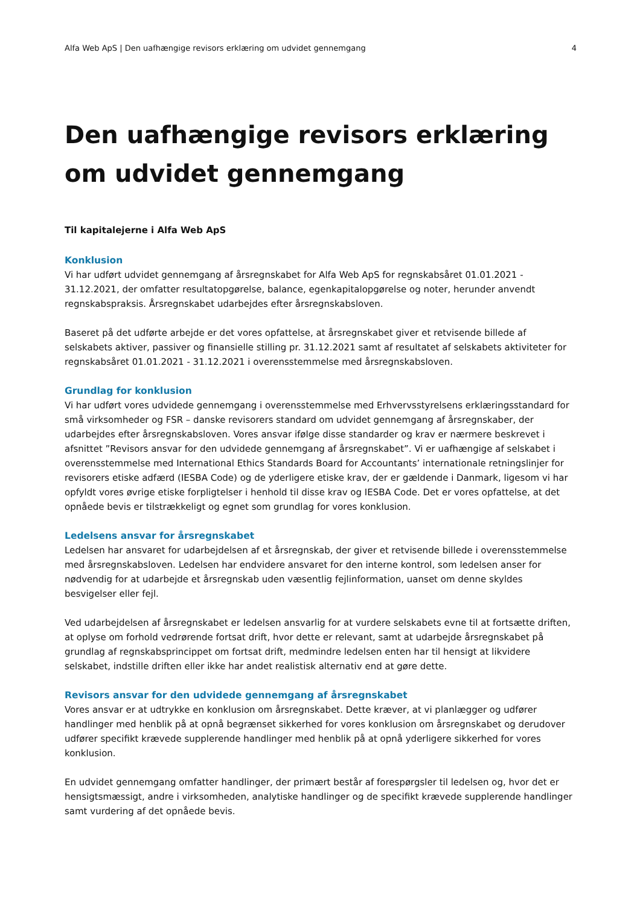Alfa Web ApS | Den uafhængige revisors erklæring om udvidet gennemgang 4
Den uafhængige revisors erklæring om udvidet gennemgang
Til kapitalejerne i Alfa Web ApS
Konklusion
Vi har udført udvidet gennemgang af årsregnskabet for Alfa Web ApS for regnskabsåret 01.01.2021 - 31.12.2021, der omfatter resultatopgørelse, balance, egenkapitalopgørelse og noter, herunder anvendt regnskabspraksis. Årsregnskabet udarbejdes efter årsregnskabsloven.
Baseret på det udførte arbejde er det vores opfattelse, at årsregnskabet giver et retvisende billede af selskabets aktiver, passiver og finansielle stilling pr. 31.12.2021 samt af resultatet af selskabets aktiviteter for regnskabsåret 01.01.2021 - 31.12.2021 i overensstemmelse med årsregnskabsloven.
Grundlag for konklusion
Vi har udført vores udvidede gennemgang i overensstemmelse med Erhvervsstyrelsens erklæringsstandard for små virksomheder og FSR – danske revisorers standard om udvidet gennemgang af årsregnskaber, der udarbejdes efter årsregnskabsloven. Vores ansvar ifølge disse standarder og krav er nærmere beskrevet i afsnittet ”Revisors ansvar for den udvidede gennemgang af årsregnskabet”. Vi er uafhængige af selskabet i overensstemmelse med International Ethics Standards Board for Accountants’ internationale retningslinjer for revisorers etiske adfærd (IESBA Code) og de yderligere etiske krav, der er gældende i Danmark, ligesom vi har opfyldt vores øvrige etiske forpligtelser i henhold til disse krav og IESBA Code. Det er vores opfattelse, at det opnåede bevis er tilstrækkeligt og egnet som grundlag for vores konklusion.
Ledelsens ansvar for årsregnskabet
Ledelsen har ansvaret for udarbejdelsen af et årsregnskab, der giver et retvisende billede i overensstemmelse med årsregnskabsloven. Ledelsen har endvidere ansvaret for den interne kontrol, som ledelsen anser for nødvendig for at udarbejde et årsregnskab uden væsentlig fejlinformation, uanset om denne skyldes besvigelser eller fejl.
Ved udarbejdelsen af årsregnskabet er ledelsen ansvarlig for at vurdere selskabets evne til at fortsætte driften, at oplyse om forhold vedrørende fortsat drift, hvor dette er relevant, samt at udarbejde årsregnskabet på grundlag af regnskabsprincippet om fortsat drift, medmindre ledelsen enten har til hensigt at likvidere selskabet, indstille driften eller ikke har andet realistisk alternativ end at gøre dette.
Revisors ansvar for den udvidede gennemgang af årsregnskabet
Vores ansvar er at udtrykke en konklusion om årsregnskabet. Dette kræver, at vi planlægger og udfører handlinger med henblik på at opnå begrænset sikkerhed for vores konklusion om årsregnskabet og derudover udfører specifikt krævede supplerende handlinger med henblik på at opnå yderligere sikkerhed for vores konklusion.
En udvidet gennemgang omfatter handlinger, der primært består af forespørgsler til ledelsen og, hvor det er hensigtsmæssigt, andre i virksomheden, analytiske handlinger og de specifikt krævede supplerende handlinger samt vurdering af det opnåede bevis.